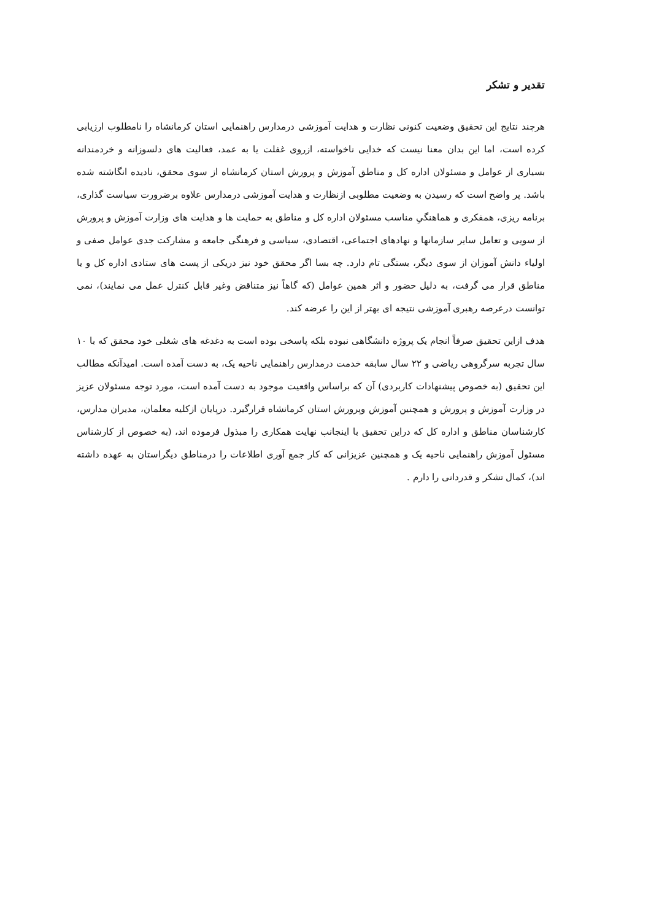تقدیر و تشکر
هرچند نتایج این تحقیق وضعیت کنونی نظارت و هدایت آموزشی درمدارس راهنمایی استان کرمانشاه را نامطلوب ارزیابی کرده است، اما این بدان معنا نیست که خدایی ناخواسته، ازروی غفلت یا به عمد، فعالیت های دلسوزانه و خردمندانه بسیاری از عوامل و مسئولان اداره کل و مناطق آموزش و پرورش استان کرمانشاه از سوی محقق، نادیده انگاشته شده باشد. پر واضح است که رسیدن به وضعیت مطلوبی ازنظارت و هدایت آموزشی درمدارس علاوه برضرورت سیاست گذاری، برنامه ریزی، همفکری و هماهنگیِ مناسب مسئولان اداره کل و مناطق به حمایت ها و هدایت های وزارت آموزش و پرورش از سویی و تعامل سایر سازمانها و نهادهای اجتماعی، اقتصادی، سیاسی و فرهنگی جامعه و مشارکت جدی عوامل صفی و اولیاء دانش آموزان از سوی دیگر، بستگی تام دارد. چه بسا اگر محقق خود نیز دریکی از پست های ستادی اداره کل و یا مناطق قرار می گرفت، به دلیل حضور و اثر همین عوامل (که گاهاً نیز متناقض وغیر قابل کنترل عمل می نمایند)، نمی توانست درعرصه رهبری آموزشی نتیجه ای بهتر از این را عرضه کند.
هدف ازاین تحقیق صرفاً انجام یک پروژه دانشگاهی نبوده بلکه پاسخی بوده است به دغدغه های شغلی خود محقق که با ۱۰ سال تجربه سرگروهی ریاضی و ۲۲ سال سابقه خدمت درمدارس راهنمایی ناحیه یک، به دست آمده است. امیدآنکه مطالب این تحقیق (به خصوص پیشنهادات کاربردی) آن که براساس واقعیت موجود به دست آمده است، مورد توجه مسئولان عزیز در وزارت آموزش و پرورش و همچنین آموزش وپرورش استان کرمانشاه قرارگیرد. درپایان ازکلیه معلمان، مدیران مدارس، کارشناسان مناطق و اداره کل که دراین تحقیق با اینجانب نهایت همکاری را مبذول فرموده اند، (به خصوص از کارشناس مسئول آموزش راهنمایی ناحیه یک و همچنین عزیزانی که کار جمع آوری اطلاعات را درمناطق دیگراستان به عهده داشته اند)، کمال تشکر و قدردانی را دارم .